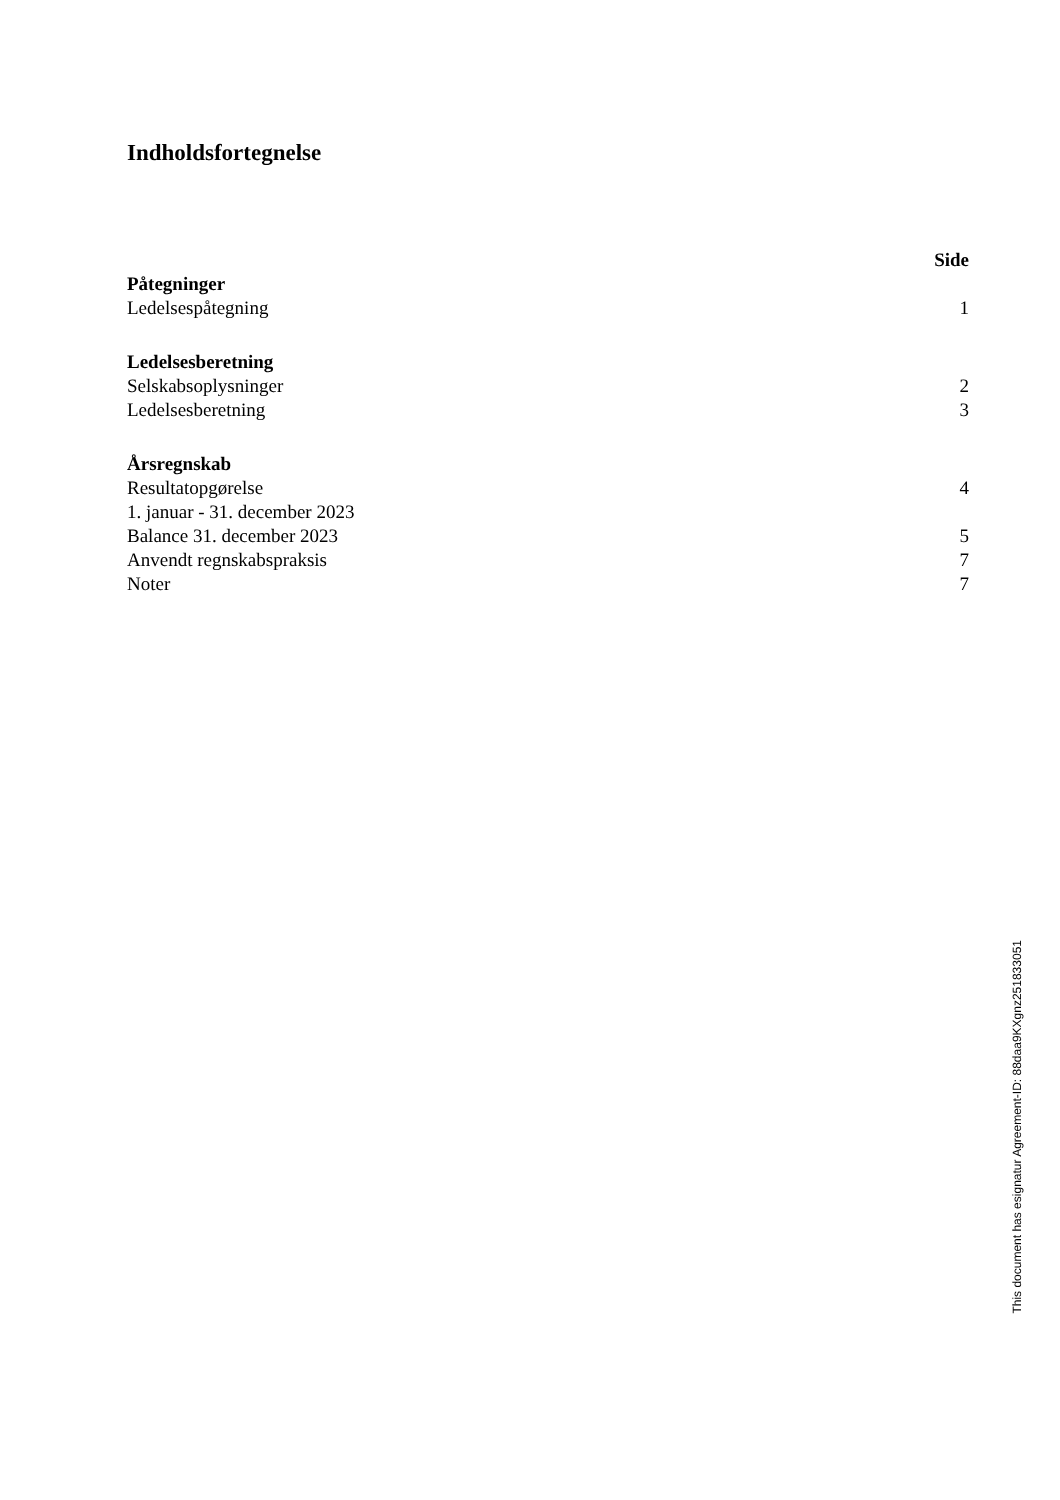Indholdsfortegnelse
| | Side |
| --- | --- |
| Påtegninger | |
| Ledelsespåtegning | 1 |
| Ledelsesberetning | |
| Selskabsoplysninger | 2 |
| Ledelsesberetning | 3 |
| Årsregnskab | |
| Resultatopgørelse 1. januar - 31. december 2023 | 4 |
| Balance 31. december 2023 | 5 |
| Anvendt regnskabspraksis | 7 |
| Noter | 7 |
This document has esignatur Agreement-ID: 88daa9KXgnz251833051